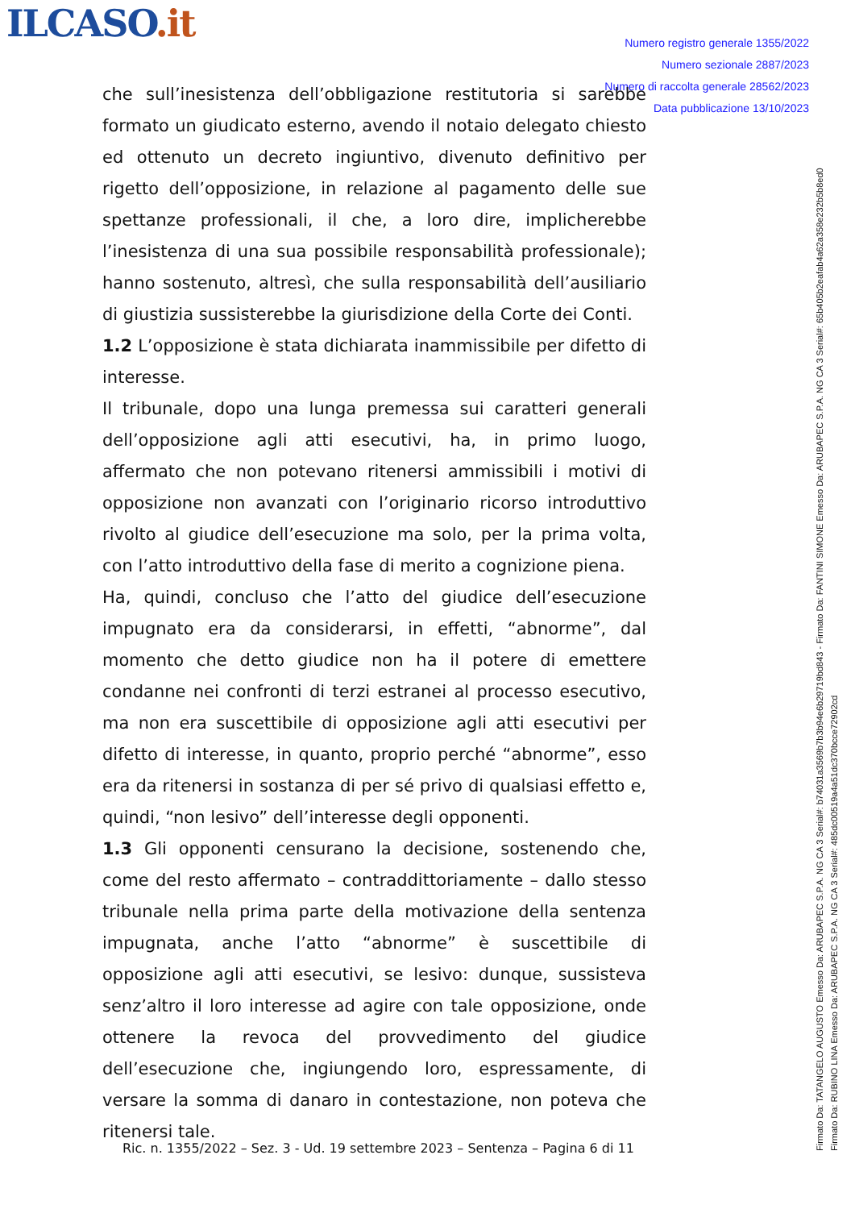ILCASO.it
Numero registro generale 1355/2022
Numero sezionale 2887/2023
Numero di raccolta generale 28562/2023
Data pubblicazione 13/10/2023
che sull’inesistenza dell’obbligazione restitutoria si sarebbe formato un giudicato esterno, avendo il notaio delegato chiesto ed ottenuto un decreto ingiuntivo, divenuto definitivo per rigetto dell’opposizione, in relazione al pagamento delle sue spettanze professionali, il che, a loro dire, implicherebbe l’inesistenza di una sua possibile responsabilità professionale); hanno sostenuto, altresì, che sulla responsabilità dell’ausiliario di giustizia sussisterebbe la giurisdizione della Corte dei Conti.
1.2 L’opposizione è stata dichiarata inammissibile per difetto di interesse.
Il tribunale, dopo una lunga premessa sui caratteri generali dell’opposizione agli atti esecutivi, ha, in primo luogo, affermato che non potevano ritenersi ammissibili i motivi di opposizione non avanzati con l’originario ricorso introduttivo rivolto al giudice dell’esecuzione ma solo, per la prima volta, con l’atto introduttivo della fase di merito a cognizione piena.
Ha, quindi, concluso che l’atto del giudice dell’esecuzione impugnato era da considerarsi, in effetti, “abnorme”, dal momento che detto giudice non ha il potere di emettere condanne nei confronti di terzi estranei al processo esecutivo, ma non era suscettibile di opposizione agli atti esecutivi per difetto di interesse, in quanto, proprio perché “abnorme”, esso era da ritenersi in sostanza di per sé privo di qualsiasi effetto e, quindi, “non lesivo” dell’interesse degli opponenti.
1.3 Gli opponenti censurano la decisione, sostenendo che, come del resto affermato – contraddittoriamente – dallo stesso tribunale nella prima parte della motivazione della sentenza impugnata, anche l’atto “abnorme” è suscettibile di opposizione agli atti esecutivi, se lesivo: dunque, sussisteva senz’altro il loro interesse ad agire con tale opposizione, onde ottenere la revoca del provvedimento del giudice dell’esecuzione che, ingiungendo loro, espressamente, di versare la somma di danaro in contestazione, non poteva che ritenersi tale.
Ric. n. 1355/2022 – Sez. 3 - Ud. 19 settembre 2023 – Sentenza – Pagina 6 di 11
Firmato Da: TATANGELO AUGUSTO Emesso Da: ARUBAPEC S.P.A. NG CA 3 Serial#: b74031a3569b7b3b94e6b29719bd843 - Firmato Da: FANTINI SIMONE Emesso Da: ARUBAPEC S.P.A. NG CA 3 Serial#: 65b405b2eafab4a62a358e232b5b8ed0 Firmato Da: RUBINO LINA Emesso Da: ARUBAPEC S.P.A. NG CA 3 Serial#: 485dc00519a4a51dc370bcce72902cd